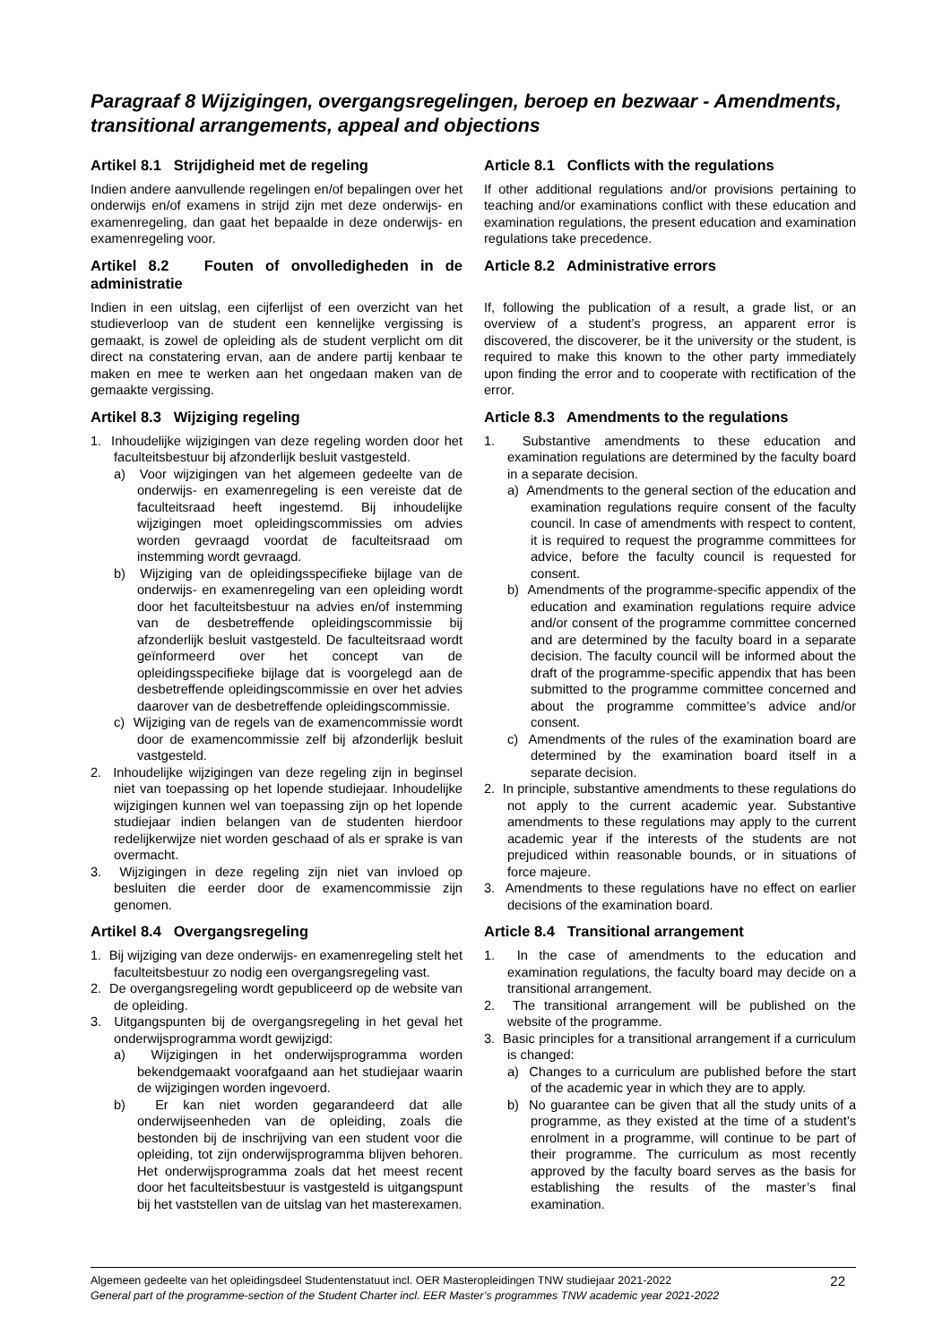Paragraaf 8 Wijzigingen, overgangsregelingen, beroep en bezwaar - Amendments, transitional arrangements, appeal and objections
Artikel 8.1 Strijdigheid met de regeling
Indien andere aanvullende regelingen en/of bepalingen over het onderwijs en/of examens in strijd zijn met deze onderwijs- en examenregeling, dan gaat het bepaalde in deze onderwijs- en examenregeling voor.
Article 8.1 Conflicts with the regulations
If other additional regulations and/or provisions pertaining to teaching and/or examinations conflict with these education and examination regulations, the present education and examination regulations take precedence.
Artikel 8.2 Fouten of onvolledigheden in de administratie
Indien in een uitslag, een cijferlijst of een overzicht van het studieverloop van de student een kennelijke vergissing is gemaakt, is zowel de opleiding als de student verplicht om dit direct na constatering ervan, aan de andere partij kenbaar te maken en mee te werken aan het ongedaan maken van de gemaakte vergissing.
Article 8.2 Administrative errors
If, following the publication of a result, a grade list, or an overview of a student’s progress, an apparent error is discovered, the discoverer, be it the university or the student, is required to make this known to the other party immediately upon finding the error and to cooperate with rectification of the error.
Artikel 8.3 Wijziging regeling
1. Inhoudelijke wijzigingen van deze regeling worden door het faculteitsbestuur bij afzonderlijk besluit vastgesteld.
a) Voor wijzigingen van het algemeen gedeelte van de onderwijs- en examenregeling is een vereiste dat de faculteitsraad heeft ingestemd. Bij inhoudelijke wijzigingen moet opleidingscommissies om advies worden gevraagd voordat de faculteitsraad om instemming wordt gevraagd.
b) Wijziging van de opleidingsspecifieke bijlage van de onderwijs- en examenregeling van een opleiding wordt door het faculteitsbestuur na advies en/of instemming van de desbetreffende opleidingscommissie bij afzonderlijk besluit vastgesteld. De faculteitsraad wordt geïnformeerd over het concept van de opleidingsspecifieke bijlage dat is voorgelegd aan de desbetreffende opleidingscommissie en over het advies daarover van de desbetreffende opleidingscommissie.
c) Wijziging van de regels van de examencommissie wordt door de examencommissie zelf bij afzonderlijk besluit vastgesteld.
2. Inhoudelijke wijzigingen van deze regeling zijn in beginsel niet van toepassing op het lopende studiejaar. Inhoudelijke wijzigingen kunnen wel van toepassing zijn op het lopende studiejaar indien belangen van de studenten hierdoor redelijkerwijze niet worden geschaad of als er sprake is van overmacht.
3. Wijzigingen in deze regeling zijn niet van invloed op besluiten die eerder door de examencommissie zijn genomen.
Article 8.3 Amendments to the regulations
1. Substantive amendments to these education and examination regulations are determined by the faculty board in a separate decision.
a) Amendments to the general section of the education and examination regulations require consent of the faculty council. In case of amendments with respect to content, it is required to request the programme committees for advice, before the faculty council is requested for consent.
b) Amendments of the programme-specific appendix of the education and examination regulations require advice and/or consent of the programme committee concerned and are determined by the faculty board in a separate decision. The faculty council will be informed about the draft of the programme-specific appendix that has been submitted to the programme committee concerned and about the programme committee’s advice and/or consent.
c) Amendments of the rules of the examination board are determined by the examination board itself in a separate decision.
2. In principle, substantive amendments to these regulations do not apply to the current academic year. Substantive amendments to these regulations may apply to the current academic year if the interests of the students are not prejudiced within reasonable bounds, or in situations of force majeure.
3. Amendments to these regulations have no effect on earlier decisions of the examination board.
Artikel 8.4 Overgangsregeling
1. Bij wijziging van deze onderwijs- en examenregeling stelt het faculteitsbestuur zo nodig een overgangsregeling vast.
2. De overgangsregeling wordt gepubliceerd op de website van de opleiding.
3. Uitgangspunten bij de overgangsregeling in het geval het onderwijsprogramma wordt gewijzigd:
a) Wijzigingen in het onderwijsprogramma worden bekendgemaakt voorafgaand aan het studiejaar waarin de wijzigingen worden ingevoerd.
b) Er kan niet worden gegarandeerd dat alle onderwijseenheden van de opleiding, zoals die bestonden bij de inschrijving van een student voor die opleiding, tot zijn onderwijsprogramma blijven behoren. Het onderwijsprogramma zoals dat het meest recent door het faculteitsbestuur is vastgesteld is uitgangspunt bij het vaststellen van de uitslag van het masterexamen.
Article 8.4 Transitional arrangement
1. In the case of amendments to the education and examination regulations, the faculty board may decide on a transitional arrangement.
2. The transitional arrangement will be published on the website of the programme.
3. Basic principles for a transitional arrangement if a curriculum is changed:
a) Changes to a curriculum are published before the start of the academic year in which they are to apply.
b) No guarantee can be given that all the study units of a programme, as they existed at the time of a student’s enrolment in a programme, will continue to be part of their programme. The curriculum as most recently approved by the faculty board serves as the basis for establishing the results of the master’s final examination.
Algemeen gedeelte van het opleidingsdeel Studentenstatuut incl. OER Masteropleidingen TNW studiejaar 2021-2022
General part of the programme-section of the Student Charter incl. EER Master’s programmes TNW academic year 2021-2022
22